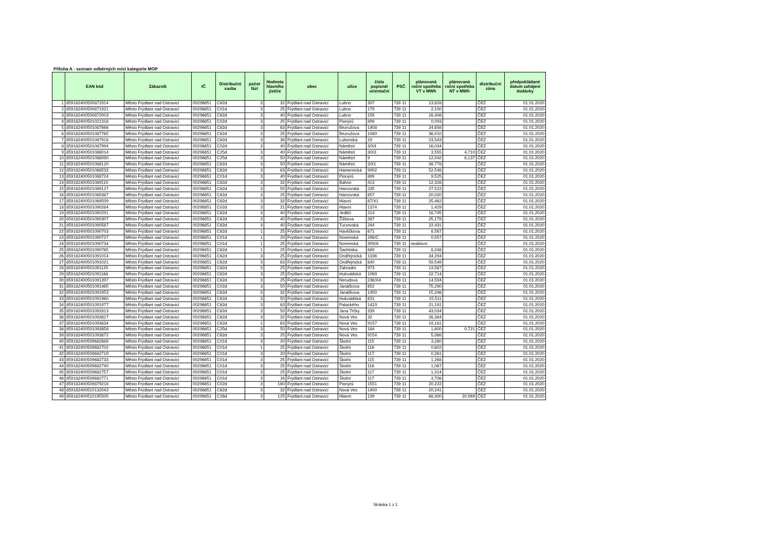Příloha A - seznam odběrných míst kategorie MOP
| | EAN kód | Zákazník | IČ | Distribuční sazba | počet fází | Hodnota hlavního jističe | obec | ulice | číslo popisné/ orientační | PSČ | plánovaná roční spotřeba VT v MWh | plánovaná roční spotřeba NT v MWh | distribuční zóna | předpokládané datum zahájení dodávky |
| --- | --- | --- | --- | --- | --- | --- | --- | --- | --- | --- | --- | --- | --- | --- |
| 1 | 859182400500871914 | Město Frýdlant nad Ostravicí | 00296651 | C62d | 3 | 32 | Frýdlant nad Ostravicí | Lubno | 307 | 739 11 | 13,828 | | ČEZ | 01.01.2020 |
| 2 | 859182400500871921 | Město Frýdlant nad Ostravicí | 00296651 | C01d | 3 | 25 | Frýdlant nad Ostravicí | Lubno | 179 | 739 11 | 2,100 | | ČEZ | 01.01.2020 |
| 3 | 859182400500872003 | Město Frýdlant nad Ostravicí | 00296651 | C62d | 3 | 40 | Frýdlant nad Ostravicí | Lubno | 159 | 739 11 | 16,406 | | ČEZ | 01.01.2020 |
| 4 | 859182400501021318 | Město Frýdlant nad Ostravicí | 00296651 | C02d | 3 | 25 | Frýdlant nad Ostravicí | Pionýrů | 899 | 739 11 | 0,093 | | ČEZ | 01.01.2020 |
| 5 | 859182400501087666 | Město Frýdlant nad Ostravicí | 00296651 | C62d | 3 | 63 | Frýdlant nad Ostravicí | Bezručova | 1408 | 739 11 | 24,656 | | ČEZ | 01.01.2020 |
| 6 | 859182400501087765 | Město Frýdlant nad Ostravicí | 00296651 | C62d | 3 | 25 | Frýdlant nad Ostravicí | Bezručova | 1080 | 739 11 | 36,010 | | ČEZ | 01.01.2020 |
| 7 | 859182400501087918 | Město Frýdlant nad Ostravicí | 00296651 | C62d | 3 | 38 | Frýdlant nad Ostravicí | Lubenská | 19 | 739 11 | 23,543 | | ČEZ | 01.01.2020 |
| 8 | 859182400501087994 | Město Frýdlant nad Ostravicí | 00296651 | C02d | 3 | 40 | Frýdlant nad Ostravicí | Náměstí | 3/X4 | 739 11 | 16,034 | | ČEZ | 01.01.2020 |
| 9 | 859182400501088014 | Město Frýdlant nad Ostravicí | 00296651 | C25d | 3 | 40 | Frýdlant nad Ostravicí | Náměstí | 3/X3 | 739 11 | 3,555 | 4,710 | ČEZ | 01.01.2020 |
| 10 | 859182400501088090 | Město Frýdlant nad Ostravicí | 00296651 | C25d | 3 | 50 | Frýdlant nad Ostravicí | Náměstí | 9 | 739 11 | 12,042 | 6,137 | ČEZ | 01.01.2020 |
| 11 | 859182400501088120 | Město Frýdlant nad Ostravicí | 00296651 | C62d | 3 | 50 | Frýdlant nad Ostravicí | Náměstí | 3/X1 | 739 11 | 38,778 | | ČEZ | 01.01.2020 |
| 12 | 859182400501088533 | Město Frýdlant nad Ostravicí | 00296651 | C62d | 3 | 63 | Frýdlant nad Ostravicí | Hamernická | 9002 | 739 11 | 52,548 | | ČEZ | 01.01.2020 |
| 13 | 859182400501088724 | Město Frýdlant nad Ostravicí | 00296651 | C01d | 3 | 40 | Frýdlant nad Ostravicí | Pionýrů | 899 | 739 11 | 9,525 | | ČEZ | 01.01.2020 |
| 14 | 859182400501089110 | Město Frýdlant nad Ostravicí | 00296651 | C62d | 3 | 32 | Frýdlant nad Ostravicí | Bahno | 413 | 739 11 | 12,326 | | ČEZ | 01.01.2020 |
| 15 | 859182400501089127 | Město Frýdlant nad Ostravicí | 00296651 | C62d | 3 | 50 | Frýdlant nad Ostravicí | Harcovská | 235 | 739 11 | 27,522 | | ČEZ | 01.01.2020 |
| 16 | 859182400501089387 | Město Frýdlant nad Ostravicí | 00296651 | C62d | 3 | 25 | Frýdlant nad Ostravicí | Harcovská | 657 | 739 11 | 20,020 | | ČEZ | 01.01.2020 |
| 17 | 859182400501089509 | Město Frýdlant nad Ostravicí | 00296651 | C62d | 3 | 32 | Frýdlant nad Ostravicí | Hlavní | 67/X1 | 739 11 | 25,462 | | ČEZ | 01.01.2020 |
| 18 | 859182400501090284 | Město Frýdlant nad Ostravicí | 00296651 | C02d | 3 | 21 | Frýdlant nad Ostravicí | Hlavní | 1374 | 739 11 | 1,429 | | ČEZ | 01.01.2020 |
| 19 | 859182400501090291 | Město Frýdlant nad Ostravicí | 00296651 | C62d | 3 | 40 | Frýdlant nad Ostravicí | Jedličí | 214 | 739 11 | 16,745 | | ČEZ | 01.01.2020 |
| 20 | 859182400501090307 | Město Frýdlant nad Ostravicí | 00296651 | C62d | 3 | 40 | Frýdlant nad Ostravicí | Žižkova | 387 | 739 11 | 25,179 | | ČEZ | 01.01.2020 |
| 21 | 859182400501090567 | Město Frýdlant nad Ostravicí | 00296651 | C62d | 3 | 40 | Frýdlant nad Ostravicí | Turzovská | 244 | 739 11 | 22,431 | | ČEZ | 01.01.2020 |
| 22 | 859182400501090703 | Město Frýdlant nad Ostravicí | 00296651 | C62d | 1 | 25 | Frýdlant nad Ostravicí | Havlíčkova | 671 | 739 11 | 8,567 | | ČEZ | 01.01.2020 |
| 23 | 859182400501090727 | Město Frýdlant nad Ostravicí | 00296651 | C01d | 1 | 20 | Frýdlant nad Ostravicí | Noremská | 296/C | 739 11 | 0,557 | | ČEZ | 01.01.2020 |
| 24 | 859182400501090734 | Město Frýdlant nad Ostravicí | 00296651 | C01d | 1 | 25 | Frýdlant nad Ostravicí | Noremská | 309/A | 739 11 | neaktivní | | ČEZ | 01.01.2020 |
| 25 | 859182400501090765 | Město Frýdlant nad Ostravicí | 00296651 | C62d | 1 | 25 | Frýdlant nad Ostravicí | Šachtiska | 689 | 739 11 | 8,248 | | ČEZ | 01.01.2020 |
| 26 | 859182400501091014 | Město Frýdlant nad Ostravicí | 00296651 | C62d | 3 | 25 | Frýdlant nad Ostravicí | Ondřejnická | 1336 | 739 11 | 34,294 | | ČEZ | 01.01.2020 |
| 27 | 859182400501091021 | Město Frýdlant nad Ostravicí | 00296651 | C62d | 3 | 63 | Frýdlant nad Ostravicí | Ondřejnická | 640 | 739 11 | 59,549 | | ČEZ | 01.01.2020 |
| 28 | 859182400501091120 | Město Frýdlant nad Ostravicí | 00296651 | C62d | 3 | 25 | Frýdlant nad Ostravicí | Zahradní | 973 | 739 11 | 13,567 | | ČEZ | 01.01.2020 |
| 29 | 859182400501091168 | Město Frýdlant nad Ostravicí | 00296651 | C62d | 3 | 25 | Frýdlant nad Ostravicí | Hukvaldská | 1069 | 739 11 | 22,714 | | ČEZ | 01.01.2020 |
| 30 | 859182400501091397 | Město Frýdlant nad Ostravicí | 00296651 | C62d | 3 | 25 | Frýdlant nad Ostravicí | Nerudova | 236/X4 | 739 11 | 14,594 | | ČEZ | 01.01.2020 |
| 31 | 859182400501091465 | Město Frýdlant nad Ostravicí | 00296651 | C02d | 3 | 50 | Frýdlant nad Ostravicí | Janáčkova | 652 | 739 11 | 75,290 | | ČEZ | 01.01.2020 |
| 32 | 859182400501091953 | Město Frýdlant nad Ostravicí | 00296651 | C62d | 3 | 32 | Frýdlant nad Ostravicí | Janáčkova | 1450 | 739 11 | 15,246 | | ČEZ | 01.01.2020 |
| 33 | 859182400501091960 | Město Frýdlant nad Ostravicí | 00296651 | C62d | 3 | 50 | Frýdlant nad Ostravicí | Hukvaldská | 631 | 739 11 | 15,511 | | ČEZ | 01.01.2020 |
| 34 | 859182400501091977 | Město Frýdlant nad Ostravicí | 00296651 | C62d | 3 | 63 | Frýdlant nad Ostravicí | Palackého | 1423 | 739 11 | 21,181 | | ČEZ | 01.01.2020 |
| 35 | 859182400501092813 | Město Frýdlant nad Ostravicí | 00296651 | C62d | 3 | 50 | Frýdlant nad Ostravicí | Jana Trčky | 339 | 739 11 | 43,034 | | ČEZ | 01.01.2020 |
| 36 | 859182400501093827 | Město Frýdlant nad Ostravicí | 00296651 | C62d | 3 | 32 | Frýdlant nad Ostravicí | Nová Ves | 32 | 739 11 | 26,384 | | ČEZ | 01.01.2020 |
| 37 | 859182400501093834 | Město Frýdlant nad Ostravicí | 00296651 | C62d | 1 | 63 | Frýdlant nad Ostravicí | Nová Ves | 9157 | 739 11 | 19,181 | | ČEZ | 01.01.2020 |
| 38 | 859182400501093858 | Město Frýdlant nad Ostravicí | 00296651 | C25d | 3 | 50 | Frýdlant nad Ostravicí | Nová Ves | 184 | 739 11 | 1,600 | 0,721 | ČEZ | 01.01.2020 |
| 39 | 859182400501093872 | Město Frýdlant nad Ostravicí | 00296651 | C62d | 3 | 25 | Frýdlant nad Ostravicí | Nová Ves | 9154 | 739 11 | 5,066 | | ČEZ | 01.01.2020 |
| 40 | 859182400509682689 | Město Frýdlant nad Ostravicí | 00296651 | C01d | 3 | 20 | Frýdlant nad Ostravicí | Školní | 115 | 739 11 | 3,260 | | ČEZ | 01.01.2020 |
| 41 | 859182400509682702 | Město Frýdlant nad Ostravicí | 00296651 | C01d | 1 | 25 | Frýdlant nad Ostravicí | Školní | 116 | 739 11 | 0,602 | | ČEZ | 01.01.2020 |
| 42 | 859182400509682719 | Město Frýdlant nad Ostravicí | 00296651 | C01d | 3 | 20 | Frýdlant nad Ostravicí | Školní | 117 | 739 11 | 0,261 | | ČEZ | 01.01.2020 |
| 43 | 859182400509682733 | Město Frýdlant nad Ostravicí | 00296651 | C01d | 3 | 25 | Frýdlant nad Ostravicí | Školní | 115 | 739 11 | 1,268 | | ČEZ | 01.01.2020 |
| 44 | 859182400509682740 | Město Frýdlant nad Ostravicí | 00296651 | C01d | 3 | 25 | Frýdlant nad Ostravicí | Školní | 116 | 739 11 | 1,067 | | ČEZ | 01.01.2020 |
| 45 | 859182400509682757 | Město Frýdlant nad Ostravicí | 00296651 | C01d | 3 | 25 | Frýdlant nad Ostravicí | Školní | 117 | 739 11 | 1,314 | | ČEZ | 01.01.2020 |
| 46 | 859182400509682771 | Město Frýdlant nad Ostravicí | 00296651 | C01d | 3 | 16 | Frýdlant nad Ostravicí | Školní | 117 | 739 11 | 3,706 | | ČEZ | 01.01.2020 |
| 47 | 859182400509879218 | Město Frýdlant nad Ostravicí | 00296651 | C02d | 3 | 160 | Frýdlant nad Ostravicí | Pionýrů | 1551 | 739 11 | 20,222 | | ČEZ | 01.01.2020 |
| 48 | 859182400510132043 | Město Frýdlant nad Ostravicí | 00296651 | C62d | 3 | 32 | Frýdlant nad Ostravicí | Nová Ves | 1400 | 739 11 | 20,241 | | ČEZ | 01.01.2020 |
| 49 | 859182400510195505 | Město Frýdlant nad Ostravicí | 00296651 | C26d | 3 | 125 | Frýdlant nad Ostravicí | Hlavní | 139 | 739 11 | 68,300 | 20,969 | ČEZ | 01.01.2020 |
Stránka 1 z 1